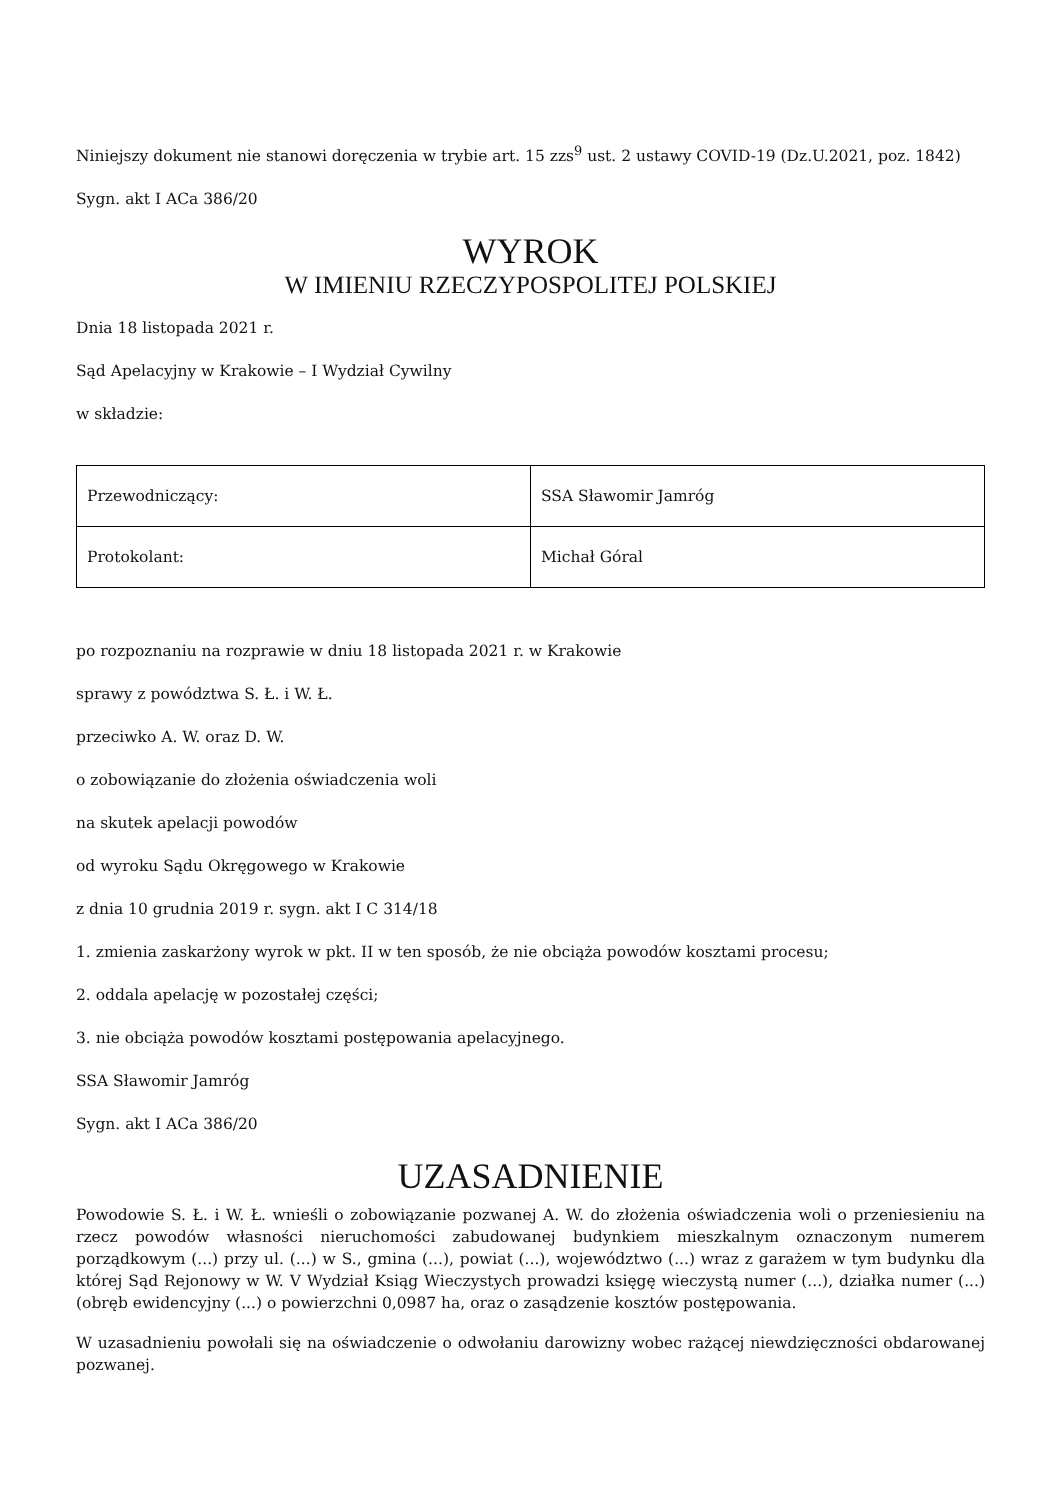Niniejszy dokument nie stanowi doręczenia w trybie art. 15 zzs<sup>9</sup> ust. 2 ustawy COVID-19 (Dz.U.2021, poz. 1842)
Sygn. akt I ACa 386/20
WYROK
W IMIENIU RZECZYPOSPOLITEJ POLSKIEJ
Dnia 18 listopada 2021 r.
Sąd Apelacyjny w Krakowie – I Wydział Cywilny
w składzie:
| Przewodniczący: | SSA Sławomir Jamróg |
| Protokolant: | Michał Góral |
po rozpoznaniu na rozprawie w dniu 18 listopada 2021 r. w Krakowie
sprawy z powództwa S. Ł. i W. Ł.
przeciwko A. W. oraz D. W.
o zobowiązanie do złożenia oświadczenia woli
na skutek apelacji powodów
od wyroku Sądu Okręgowego w Krakowie
z dnia 10 grudnia 2019 r. sygn. akt I C 314/18
1. zmienia zaskarżony wyrok w pkt. II w ten sposób, że nie obciąża powodów kosztami procesu;
2. oddala apelację w pozostałej części;
3. nie obciąża powodów kosztami postępowania apelacyjnego.
SSA Sławomir Jamróg
Sygn. akt I ACa 386/20
UZASADNIENIE
Powodowie S. Ł. i W. Ł. wnieśli o zobowiązanie pozwanej A. W. do złożenia oświadczenia woli o przeniesieniu na rzecz powodów własności nieruchomości zabudowanej budynkiem mieszkalnym oznaczonym numerem porządkowym (...) przy ul. (...) w S., gmina (...), powiat (...), województwo (...) wraz z garażem w tym budynku dla której Sąd Rejonowy w W. V Wydział Ksiąg Wieczystych prowadzi księgę wieczystą numer (...), działka numer (...) (obręb ewidencyjny (...) o powierzchni 0,0987 ha, oraz o zasądzenie kosztów postępowania.
W uzasadnieniu powołali się na oświadczenie o odwołaniu darowizny wobec rażącej niewdzięczności obdarowanej pozwanej.